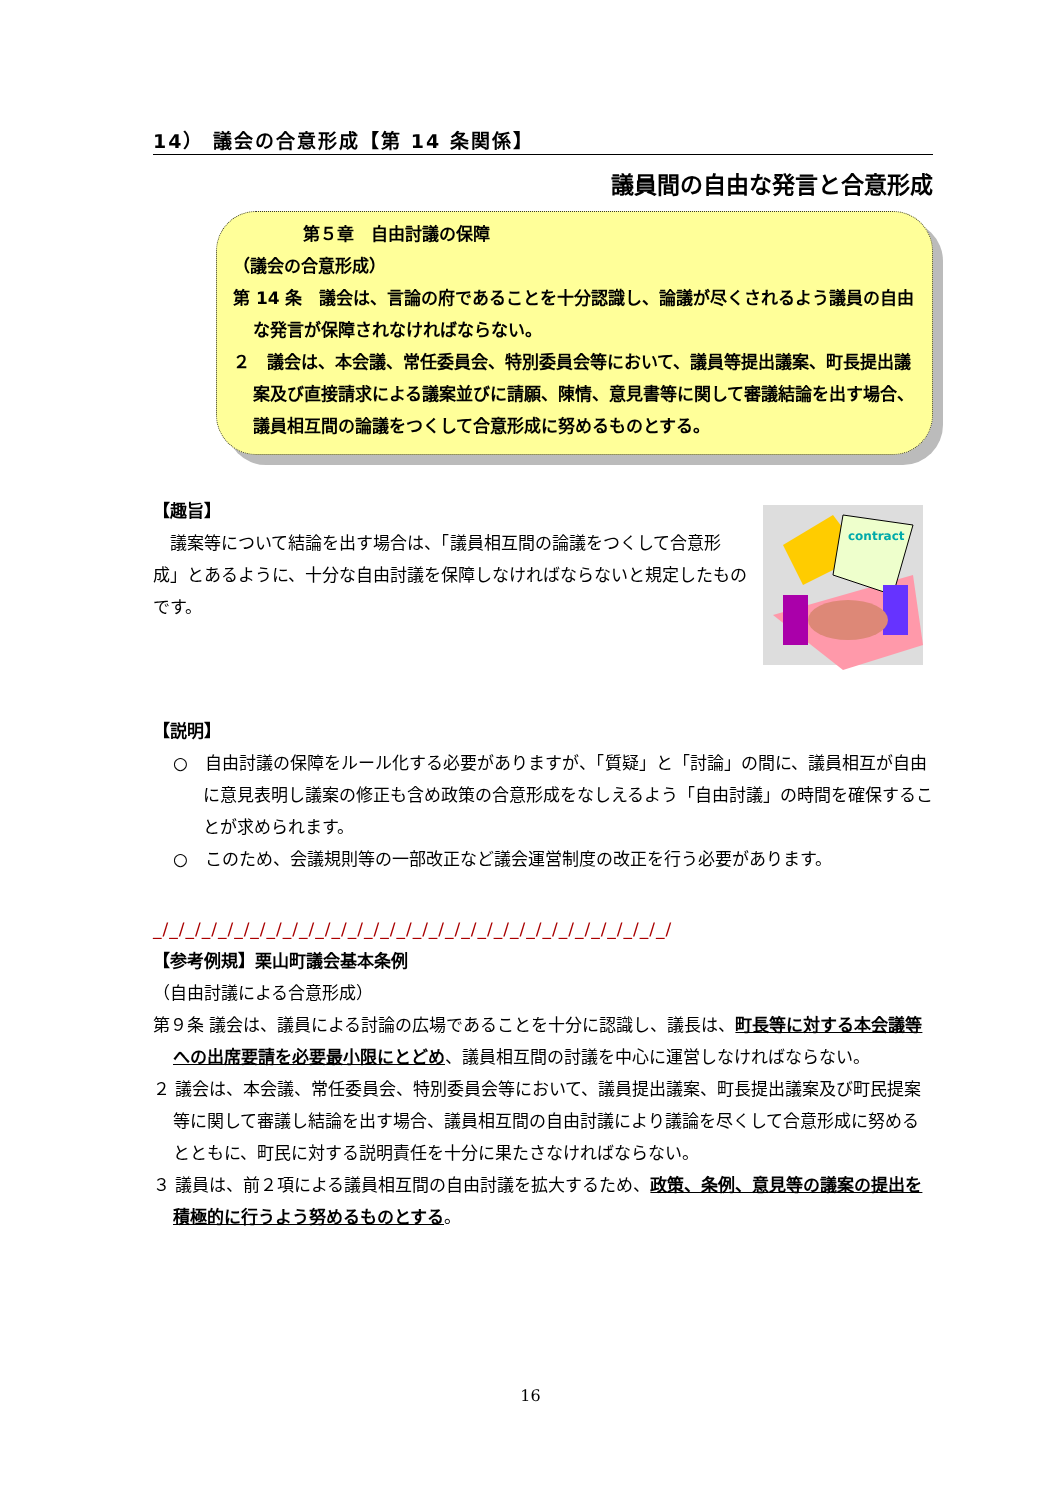14） 議会の合意形成【第 14 条関係】
議員間の自由な発言と合意形成
第５章　自由討議の保障
（議会の合意形成）
第 14 条　議会は、言論の府であることを十分認識し、論議が尽くされるよう議員の自由な発言が保障されなければならない。
２　議会は、本会議、常任委員会、特別委員会等において、議員等提出議案、町長提出議案及び直接請求による議案並びに請願、陳情、意見書等に関して審議結論を出す場合、議員相互間の論議をつくして合意形成に努めるものとする。
【趣旨】
　議案等について結論を出す場合は、「議員相互間の論議をつくして合意形成」とあるように、十分な自由討議を保障しなければならないと規定したものです。
contract
【説明】
○　自由討議の保障をルール化する必要がありますが、「質疑」と「討論」の間に、議員相互が自由に意見表明し議案の修正も含め政策の合意形成をなしえるよう「自由討議」の時間を確保することが求められます。
○　このため、会議規則等の一部改正など議会運営制度の改正を行う必要があります。
_/_/_/_/_/_/_/_/_/_/_/_/_/_/_/_/_/_/_/_/_/_/_/_/_/_/_/_/_/_/_/_/
【参考例規】栗山町議会基本条例
（自由討議による合意形成）
第９条 議会は、議員による討論の広場であることを十分に認識し、議長は、町長等に対する本会議等への出席要請を必要最小限にとどめ、議員相互間の討議を中心に運営しなければならない。
２ 議会は、本会議、常任委員会、特別委員会等において、議員提出議案、町長提出議案及び町民提案等に関して審議し結論を出す場合、議員相互間の自由討議により議論を尽くして合意形成に努めるとともに、町民に対する説明責任を十分に果たさなければならない。
３ 議員は、前２項による議員相互間の自由討議を拡大するため、政策、条例、意見等の議案の提出を積極的に行うよう努めるものとする。
16